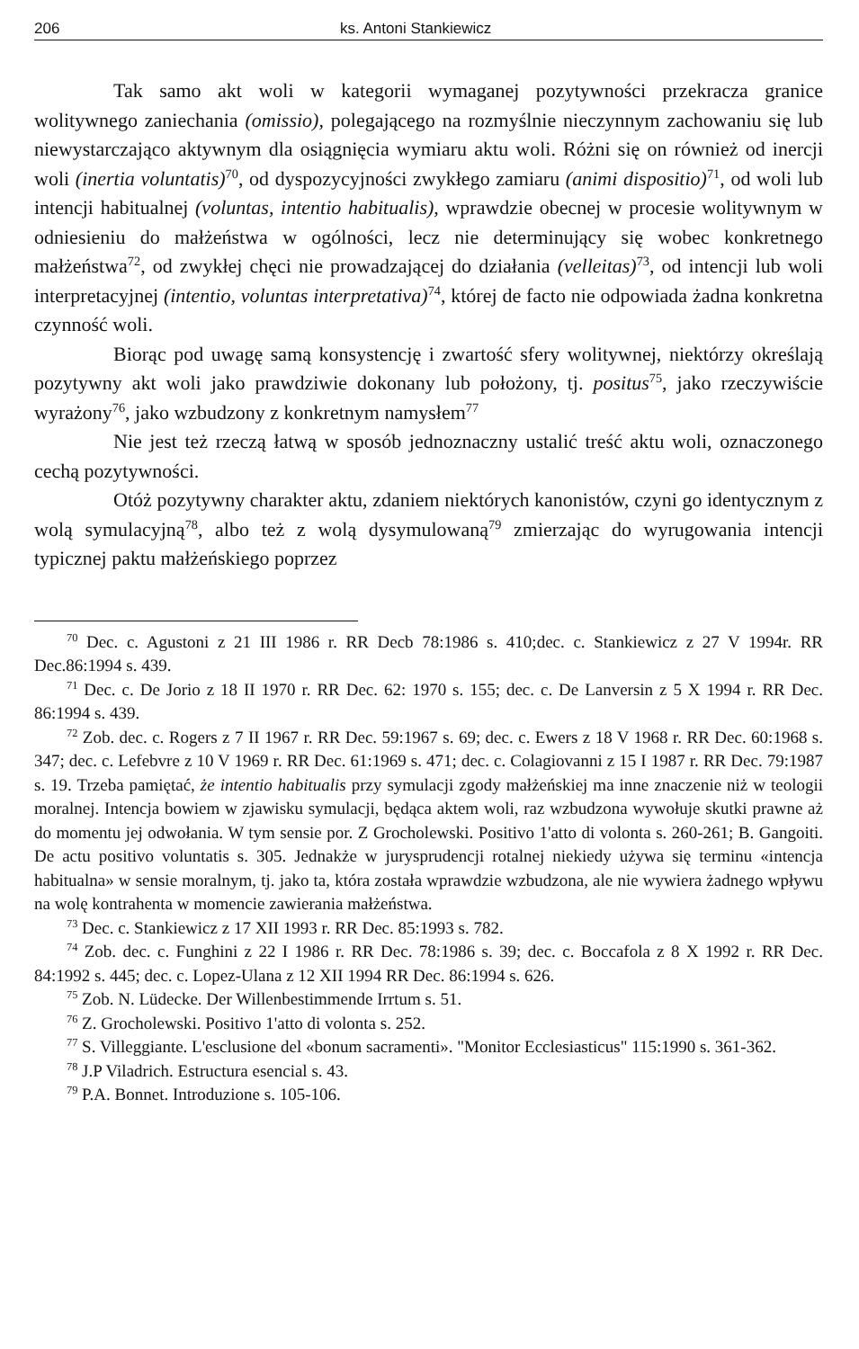206 ks. Antoni Stankiewicz
Tak samo akt woli w kategorii wymaganej pozytywności przekracza granice wolitywnego zaniechania (omissio), polegającego na rozmyślnie nieczynnym zachowaniu się lub niewystarczająco aktywnym dla osiągnięcia wymiaru aktu woli. Różni się on również od inercji woli (inertia voluntatis)<sup>70</sup>, od dyspozycyjności zwykłego zamiaru (animi dispositio)<sup>71</sup>, od woli lub intencji habitualnej (voluntas, intentio habitualis), wprawdzie obecnej w procesie wolitywnym w odniesieniu do małżeństwa w ogólności, lecz nie determinujący się wobec konkretnego małżeństwa<sup>72</sup>, od zwykłej chęci nie prowadzającej do działania (velleitas)<sup>73</sup>, od intencji lub woli interpretacyjnej (intentio, voluntas interpretativa)<sup>74</sup>, której de facto nie odpowiada żadna konkretna czynność woli.
Biorąc pod uwagę samą konsystencję i zwartość sfery wolitywnej, niektórzy określają pozytywny akt woli jako prawdziwie dokonany lub położony, tj. positus<sup>75</sup>, jako rzeczywiście wyrażony<sup>76</sup>, jako wzbudzony z konkretnym namysłem<sup>77</sup>
Nie jest też rzeczą łatwą w sposób jednoznaczny ustalić treść aktu woli, oznaczonego cechą pozytywności.
Otóż pozytywny charakter aktu, zdaniem niektórych kanonistów, czyni go identycznym z wolą symulacyjną<sup>78</sup>, albo też z wolą dysymulowaną<sup>79</sup> zmierzając do wyrugowania intencji typicznej paktu małżeńskiego poprzez
<sup>70</sup> Dec. c. Agustoni z 21 III 1986 r. RR Decb 78:1986 s. 410;dec. c. Stankiewicz z 27 V 1994r. RR Dec.86:1994 s. 439.
<sup>71</sup> Dec. c. De Jorio z 18 II 1970 r. RR Dec. 62: 1970 s. 155; dec. c. De Lanversin z 5 X 1994 r. RR Dec. 86:1994 s. 439.
<sup>72</sup> Zob. dec. c. Rogers z 7 II 1967 r. RR Dec. 59:1967 s. 69; dec. c. Ewers z 18 V 1968 r. RR Dec. 60:1968 s. 347; dec. c. Lefebvre z 10 V 1969 r. RR Dec. 61:1969 s. 471; dec. c. Colagiovanni z 15 I 1987 r. RR Dec. 79:1987 s. 19. Trzeba pamiętać, że intentio habitualis przy symulacji zgody małżeńskiej ma inne znaczenie niż w teologii moralnej. Intencja bowiem w zjawisku symulacji, będąca aktem woli, raz wzbudzona wywołuje skutki prawne aż do momentu jej odwołania. W tym sensie por. Z Grocholewski. Positivo 1'atto di volonta s. 260-261; B. Gangoiti. De actu positivo voluntatis s. 305. Jednakże w jurysprudencji rotalnej niekiedy używa się terminu «intencja habitualna» w sensie moralnym, tj. jako ta, która została wprawdzie wzbudzona, ale nie wywiera żadnego wpływu na wolę kontrahenta w momencie zawierania małżeństwa.
<sup>73</sup> Dec. c. Stankiewicz z 17 XII 1993 r. RR Dec. 85:1993 s. 782.
<sup>74</sup> Zob. dec. c. Funghini z 22 I 1986 r. RR Dec. 78:1986 s. 39; dec. c. Boccafola z 8 X 1992 r. RR Dec. 84:1992 s. 445; dec. c. Lopez-Ulana z 12 XII 1994 RR Dec. 86:1994 s. 626.
<sup>75</sup> Zob. N. Lüdecke. Der Willenbestimmende Irrtum s. 51.
<sup>76</sup> Z. Grocholewski. Positivo 1'atto di volonta s. 252.
<sup>77</sup> S. Villeggiante. L'esclusione del «bonum sacramenti». "Monitor Ecclesiasticus" 115:1990 s. 361-362.
<sup>78</sup> J.P Viladrich. Estructura esencial s. 43.
<sup>79</sup> P.A. Bonnet. Introduzione s. 105-106.